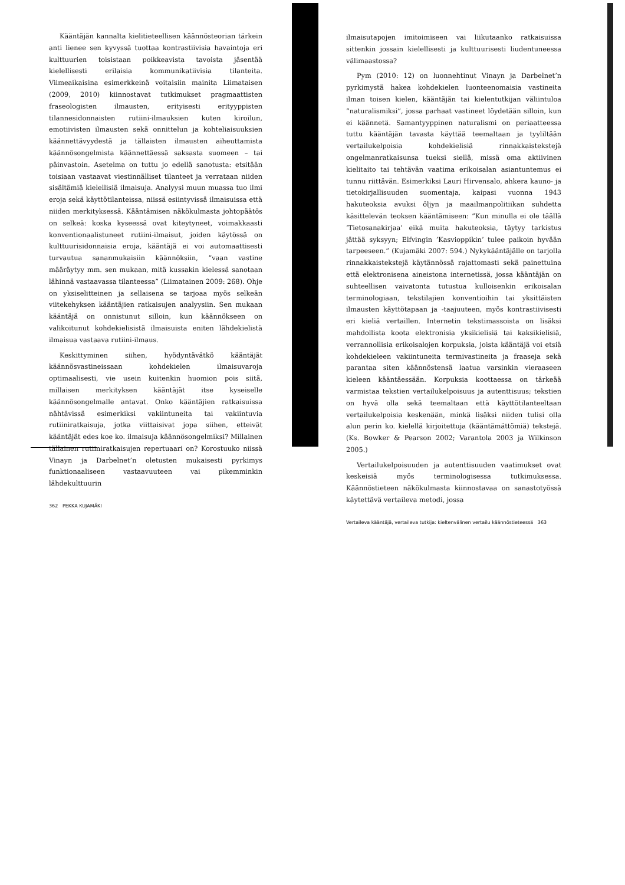Kääntäjän kannalta kielitieteellisen käännösteorian tärkein anti lienee sen kyvyssä tuottaa kontrastiivisia havaintoja eri kulttuurien toisistaan poikkeavista tavoista jäsentää kielellisesti erilaisia kommunikatiivisia tilanteita. Viimeaikaisina esimerkkeinä voitaisiin mainita Liimataisen (2009, 2010) kiinnostavat tutkimukset pragmaattisten fraseologisten ilmausten, erityisesti erityyppisten tilannesidonnaisten rutiini-ilmauksien kuten kiroilun, emotiivisten ilmausten sekä onnittelun ja kohteliaisuuksien käännettävyydestä ja tällaisten ilmausten aiheuttamista käännösongelmista käännettäessä saksasta suomeen – tai päinvastoin. Asetelma on tuttu jo edellä sanotusta: etsitään toisiaan vastaavat viestinnälliset tilanteet ja verrataan niiden sisältämiä kielellisiä ilmaisuja. Analyysi muun muassa tuo ilmi eroja sekä käyttötilanteissa, niissä esiintyvissä ilmaisuissa että niiden merkityksessä. Kääntämisen näkökulmasta johtopäätös on selkeä: koska kyseessä ovat kiteytyneet, voimakkaasti konventionaalistuneet rutiini-ilmaisut, joiden käytössä on kulttuurisidonnaisia eroja, kääntäjä ei voi automaattisesti turvautua sananmukaisiin käännöksiin, ”vaan vastine määräytyy mm. sen mukaan, mitä kussakin kielessä sanotaan lähinnä vastaavassa tilanteessa” (Liimatainen 2009: 268). Ohje on yksiselitteinen ja sellaisena se tarjoaa myös selkeän viitekehyksen kääntäjien ratkaisujen analyysiin. Sen mukaan kääntäjä on onnistunut silloin, kun käännökseen on valikoitunut kohdekielisistä ilmaisuista eniten lähdekielistä ilmaisua vastaava rutiini-ilmaus.
Keskittyminen siihen, hyödyntävätkö kääntäjät käännösvastineissaan kohdekielen ilmaisuvaroja optimaalisesti, vie usein kuitenkin huomion pois siitä, millaisen merkityksen kääntäjät itse kyseiselle käännösongelmalle antavat. Onko kääntäjien ratkaisuissa nähtävissä esimerkiksi vakiintuneita tai vakiintuvia rutiiniratkaisuja, jotka viittaisivat jopa siihen, etteivät kääntäjät edes koe ko. ilmaisuja käännösongelmiksi? Millainen tällainen rutiiniratkaisujen repertuaari on? Korostuuko niissä Vinayn ja Darbelnet’n oletusten mukaisesti pyrkimys funktionaaliseen vastaavuuteen vai pikemminkin lähdekulttuurin
362 PEKKA KUJAMÄKI
ilmaisutapojen imitoimiseen vai liikutaanko ratkaisuissa sittenkin jossain kielellisesti ja kulttuurisesti liudentuneessa välimaastossa?
Pym (2010: 12) on luonnehtinut Vinayn ja Darbelnet’n pyrkimystä hakea kohdekielen luonteenomaisia vastineita ilman toisen kielen, kääntäjän tai kielentutkijan väliintuloa ”naturalismiksi”, jossa parhaat vastineet löydetään silloin, kun ei käännetä. Samantyyppinen naturalismi on periaatteessa tuttu kääntäjän tavasta käyttää teemaltaan ja tyyliltään vertailukelpoisia kohdekielisiä rinnakkaistekstejä ongelmanratkaisunsa tueksi siellä, missä oma aktiivinen kielitaito tai tehtävän vaatima erikoisalan asiantuntemus ei tunnu riittävän. Esimerkiksi Lauri Hirvensalo, ahkera kauno- ja tietokirjallisuuden suomentaja, kaipasi vuonna 1943 hakuteoksia avuksi öljyn ja maailmanpolitiikan suhdetta käsittelevän teoksen kääntämiseen: ”Kun minulla ei ole täällä ’Tietosanakirjaa’ eikä muita hakuteoksia, täytyy tarkistus jättää syksyyn; Elfvingin ’Kasvioppikin’ tulee paikoin hyvään tarpeeseen.” (Kujamäki 2007: 594.) Nykykääntäjälle on tarjolla rinnakkaistekstejä käytännössä rajattomasti sekä painettuina että elektronisena aineistona internetissä, jossa kääntäjän on suhteellisen vaivatonta tutustua kulloisenkin erikoisalan terminologiaan, tekstilajien konventioihin tai yksittäisten ilmausten käyttötapaan ja -taajuuteen, myös kontrastiivisesti eri kieliä vertaillen. Internetin tekstimassoista on lisäksi mahdollista koota elektronisia yksikielisiä tai kaksikielisiä, verrannollisia erikoisalojen korpuksia, joista kääntäjä voi etsiä kohdekieleen vakiintuneita termivastineita ja fraaseja sekä parantaa siten käännöstensä laatua varsinkin vieraaseen kieleen kääntäessään. Korpuksia koottaessa on tärkeää varmistaa tekstien vertailukelpoisuus ja autenttisuus; tekstien on hyvä olla sekä teemaltaan että käyttötilanteeltaan vertailukelpoisia keskenään, minkä lisäksi niiden tulisi olla alun perin ko. kielellä kirjoitettuja (kääntämättömiä) tekstejä. (Ks. Bowker & Pearson 2002; Varantola 2003 ja Wilkinson 2005.)
Vertailukelpoisuuden ja autenttisuuden vaatimukset ovat keskeisiä myös terminologisessa tutkimuksessa. Käännöstieteen näkökulmasta kiinnostavaa on sanastotyössä käytettävä vertaileva metodi, jossa
Vertaileva kääntäjä, vertaileva tutkija: kieltenvälinen vertailu käännöstieteessä 363